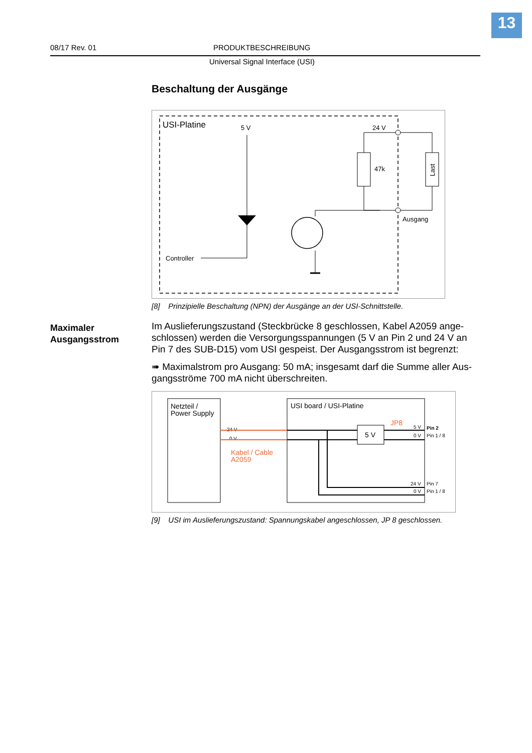13
08/17 Rev. 01 PRODUKTBESCHREIBUNG
Universal Signal Interface (USI)
Maximaler
Ausgangsstrom
Beschaltung der Ausgänge
USI-Platine
5 V
24 V
Controller
47k
Last
Ausgang
[8] Prinzipielle Beschaltung (NPN) der Ausgänge an der USI-Schnittstelle.
Im Auslieferungszustand (Steckbrücke 8 geschlossen, Kabel A2059 ange-schlossen) werden die Versorgungsspannungen (5 V an Pin 2 und 24 V an Pin 7 des SUB-D15) vom USI gespeist. Der Ausgangsstrom ist begrenzt:
➠ Maximalstrom pro Ausgang: 50 mA; insgesamt darf die Summe aller Aus-gangsströme 700 mA nicht überschreiten.
Netzteil /
Power Supply
USI board / USI-Platine
24 V
0 V
Kabel / Cable
A2059
5 V
JP8
5 V
0 V
24 V
0 V
Pin 2
Pin 1 / 8
Pin 7
Pin 1 / 8
[9] USI im Auslieferungszustand: Spannungskabel angeschlossen, JP 8 geschlossen.